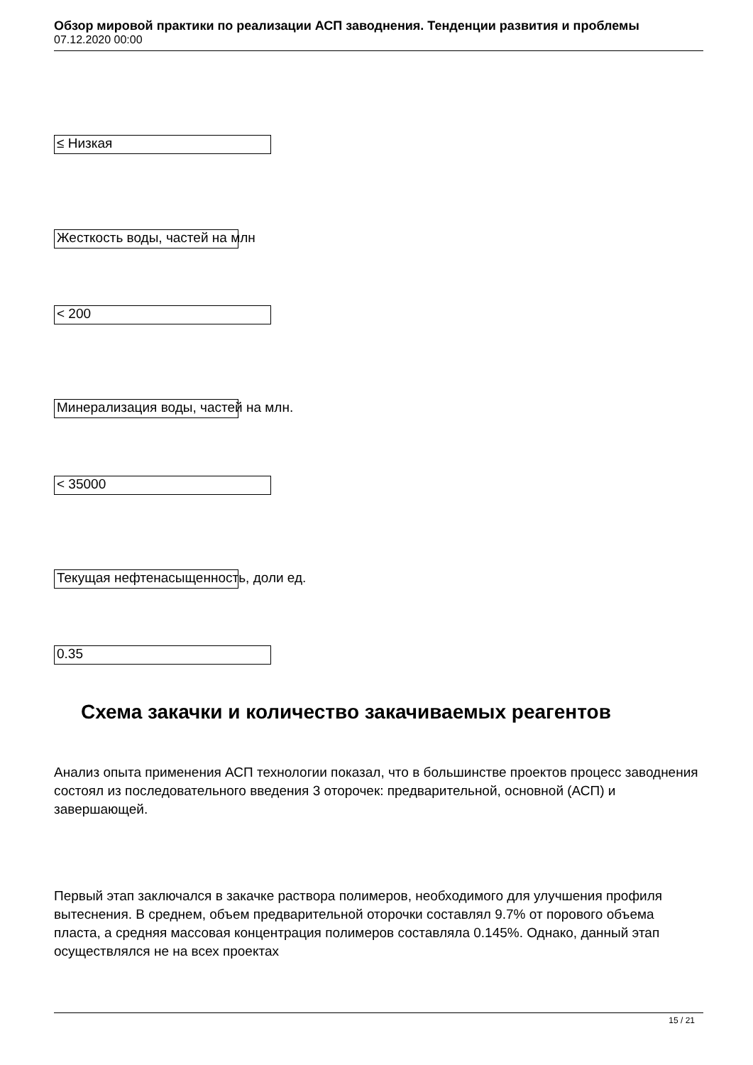Обзор мировой практики по реализации АСП заводнения. Тенденции развития и проблемы
07.12.2020 00:00
≤ Низкая
Жесткость воды, частей на млн
< 200
Минерализация воды, частей на млн.
< 35000
Текущая нефтенасыщенность, доли ед.
0.35
Схема закачки и количество закачиваемых реагентов
Анализ опыта применения АСП технологии показал, что в большинстве проектов процесс заводнения состоял из последовательного введения 3 оторочек: предварительной, основной (АСП) и завершающей.
Первый этап заключался в закачке раствора полимеров, необходимого для улучшения профиля вытеснения. В среднем, объем предварительной оторочки составлял 9.7% от порового объема пласта, а средняя массовая концентрация полимеров составляла 0.145%. Однако, данный этап осуществлялся не на всех проектах
15 / 21